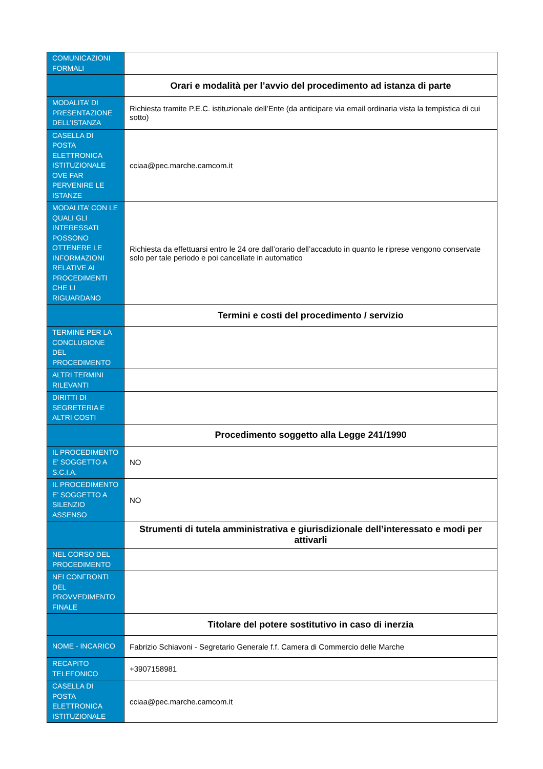| COMUNICAZIONI FORMALI | |
| | Orari e modalità per l’avvio del procedimento ad istanza di parte |
| MODALITA’ DI PRESENTAZIONE DELL’ISTANZA | Richiesta tramite P.E.C. istituzionale dell’Ente (da anticipare via email ordinaria vista la tempistica di cui sotto) |
| CASELLA DI POSTA ELETTRONICA ISTITUZIONALE OVE FAR PERVENIRE LE ISTANZE | cciaa@pec.marche.camcom.it |
| MODALITA’ CON LE QUALI GLI INTERESSATI POSSONO OTTENERE LE INFORMAZIONI RELATIVE AI PROCEDIMENTI CHE LI RIGUARDANO | Richiesta da effettuarsi entro le 24 ore dall’orario dell’accaduto in quanto le riprese vengono conservate solo per tale periodo e poi cancellate in automatico |
| | Termini e costi del procedimento / servizio |
| TERMINE PER LA CONCLUSIONE DEL PROCEDIMENTO | |
| ALTRI TERMINI RILEVANTI | |
| DIRITTI DI SEGRETERIA E ALTRI COSTI | |
| | Procedimento soggetto alla Legge 241/1990 |
| IL PROCEDIMENTO E’ SOGGETTO A S.C.I.A. | NO |
| IL PROCEDIMENTO E’ SOGGETTO A SILENZIO ASSENSO | NO |
| | Strumenti di tutela amministrativa e giurisdizionale dell’interessato e modi per attivarli |
| NEL CORSO DEL PROCEDIMENTO | |
| NEI CONFRONTI DEL PROVVEDIMENTO FINALE | |
| | Titolare del potere sostitutivo in caso di inerzia |
| NOME - INCARICO | Fabrizio Schiavoni - Segretario Generale f.f. Camera di Commercio delle Marche |
| RECAPITO TELEFONICO | +3907158981 |
| CASELLA DI POSTA ELETTRONICA ISTITUZIONALE | cciaa@pec.marche.camcom.it |